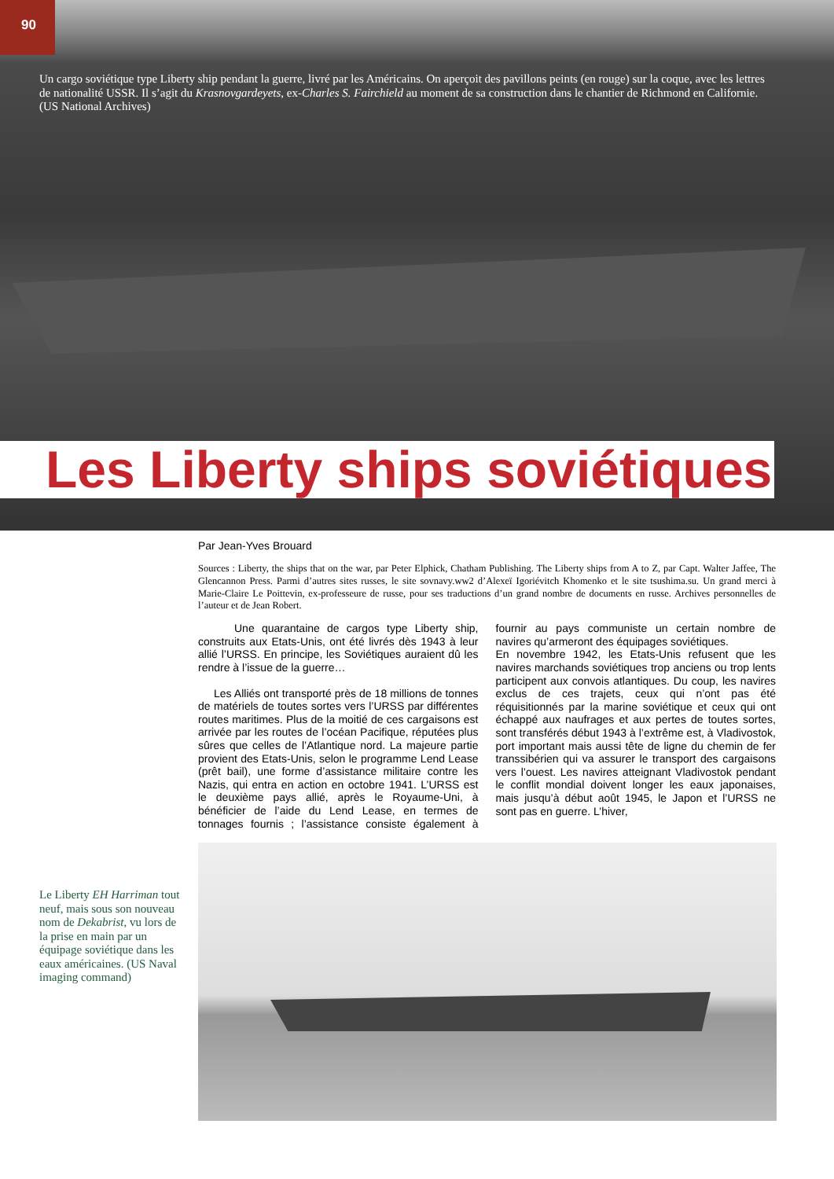90
Un cargo soviétique type Liberty ship pendant la guerre, livré par les Américains. On aperçoit des pavillons peints (en rouge) sur la coque, avec les lettres de nationalité USSR. Il s’agit du Krasnovgardeyets, ex-Charles S. Fairchield au moment de sa construction dans le chantier de Richmond en Californie. (US National Archives)
Les Liberty ships soviétiques
Par Jean-Yves Brouard
Sources : Liberty, the ships that on the war, par Peter Elphick, Chatham Publishing. The Liberty ships from A to Z, par Capt. Walter Jaffee, The Glencannon Press. Parmi d’autres sites russes, le site sovnavy.ww2 d’Alexeï Igoriévitch Khomenko et le site tsushima.su. Un grand merci à Marie-Claire Le Poittevin, ex-professeure de russe, pour ses traductions d’un grand nombre de documents en russe. Archives personnelles de l’auteur et de Jean Robert.
Une quarantaine de cargos type Liberty ship, construits aux Etats-Unis, ont été livrés dès 1943 à leur allié l’URSS. En principe, les Soviétiques auraient dû les rendre à l’issue de la guerre…
Les Alliés ont transporté près de 18 millions de tonnes de matériels de toutes sortes vers l’URSS par différentes routes maritimes. Plus de la moitié de ces cargaisons est arrivée par les routes de l’océan Pacifique, réputées plus sûres que celles de l’Atlantique nord. La majeure partie provient des Etats-Unis, selon le programme Lend Lease (prêt bail), une forme d’assistance militaire contre les Nazis, qui entra en action en octobre 1941. L’URSS est le deuxième pays allié, après le Royaume-Uni, à bénéficier de l’aide du Lend Lease, en termes de tonnages fournis ; l’assistance consiste également à fournir au pays communiste un certain nombre de navires qu’armeront des équipages soviétiques.
En novembre 1942, les Etats-Unis refusent que les navires marchands soviétiques trop anciens ou trop lents participent aux convois atlantiques. Du coup, les navires exclus de ces trajets, ceux qui n’ont pas été réquisitionnés par la marine soviétique et ceux qui ont échappé aux naufrages et aux pertes de toutes sortes, sont transférés début 1943 à l’extrême est, à Vladivostok, port important mais aussi tête de ligne du chemin de fer transsibérien qui va assurer le transport des cargaisons vers l’ouest. Les navires atteignant Vladivostok pendant le conflit mondial doivent longer les eaux japonaises, mais jusqu’à début août 1945, le Japon et l’URSS ne sont pas en guerre. L’hiver,
Le Liberty EH Harriman tout neuf, mais sous son nouveau nom de Dekabrist, vu lors de la prise en main par un équipage soviétique dans les eaux américaines. (US Naval imaging command)